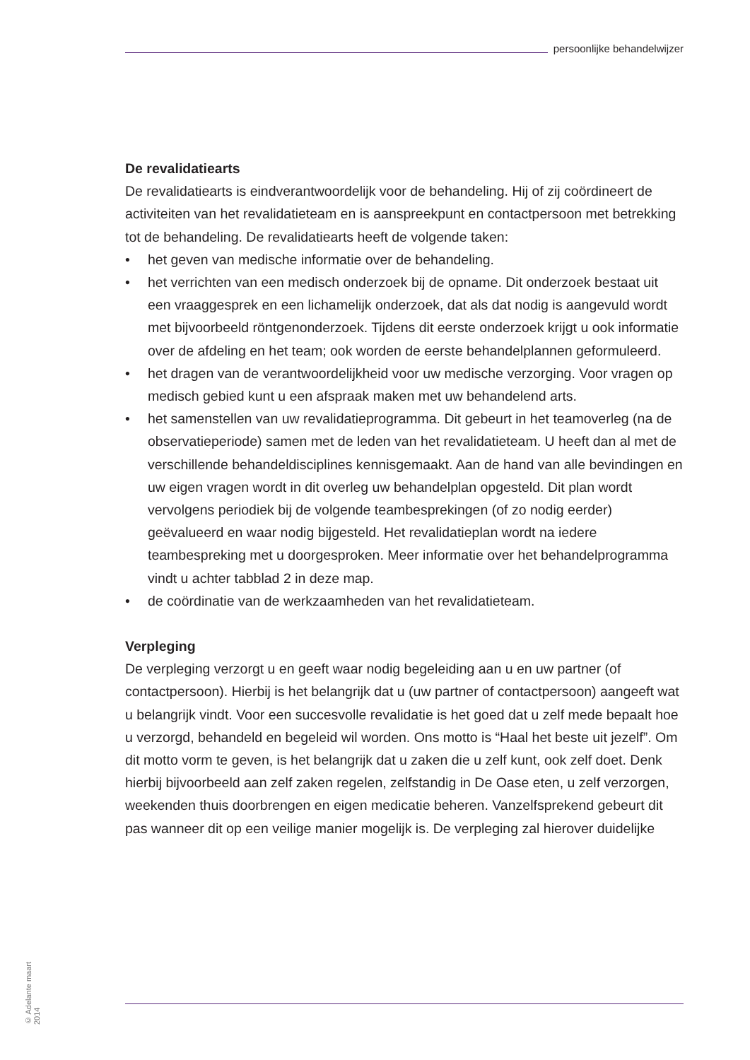persoonlijke behandelwijzer
De revalidatiearts
De revalidatiearts is eindverantwoordelijk voor de behandeling. Hij of zij coördineert de activiteiten van het revalidatieteam en is aanspreekpunt en contactpersoon met betrekking tot de behandeling. De revalidatiearts heeft de volgende taken:
• het geven van medische informatie over de behandeling.
• het verrichten van een medisch onderzoek bij de opname. Dit onderzoek bestaat uit een vraaggesprek en een lichamelijk onderzoek, dat als dat nodig is aangevuld wordt met bijvoorbeeld röntgenonderzoek. Tijdens dit eerste onderzoek krijgt u ook informatie over de afdeling en het team; ook worden de eerste behandelplannen geformuleerd.
• het dragen van de verantwoordelijkheid voor uw medische verzorging. Voor vragen op medisch gebied kunt u een afspraak maken met uw behandelend arts.
• het samenstellen van uw revalidatieprogramma. Dit gebeurt in het teamoverleg (na de observatieperiode) samen met de leden van het revalidatieteam. U heeft dan al met de verschillende behandeldisciplines kennisgemaakt. Aan de hand van alle bevindingen en uw eigen vragen wordt in dit overleg uw behandelplan opgesteld. Dit plan wordt vervolgens periodiek bij de volgende teambesprekingen (of zo nodig eerder) geëvalueerd en waar nodig bijgesteld. Het revalidatieplan wordt na iedere teambespreking met u doorgesproken. Meer informatie over het behandelprogramma vindt u achter tabblad 2 in deze map.
• de coördinatie van de werkzaamheden van het revalidatieteam.
Verpleging
De verpleging verzorgt u en geeft waar nodig begeleiding aan u en uw partner (of contactpersoon). Hierbij is het belangrijk dat u (uw partner of contactpersoon) aangeeft wat u belangrijk vindt. Voor een succesvolle revalidatie is het goed dat u zelf mede bepaalt hoe u verzorgd, behandeld en begeleid wil worden. Ons motto is “Haal het beste uit jezelf”. Om dit motto vorm te geven, is het belangrijk dat u zaken die u zelf kunt, ook zelf doet. Denk hierbij bijvoorbeeld aan zelf zaken regelen, zelfstandig in De Oase eten, u zelf verzorgen, weekenden thuis doorbrengen en eigen medicatie beheren. Vanzelfsprekend gebeurt dit pas wanneer dit op een veilige manier mogelijk is. De verpleging zal hierover duidelijke
© Adelante maart 2014